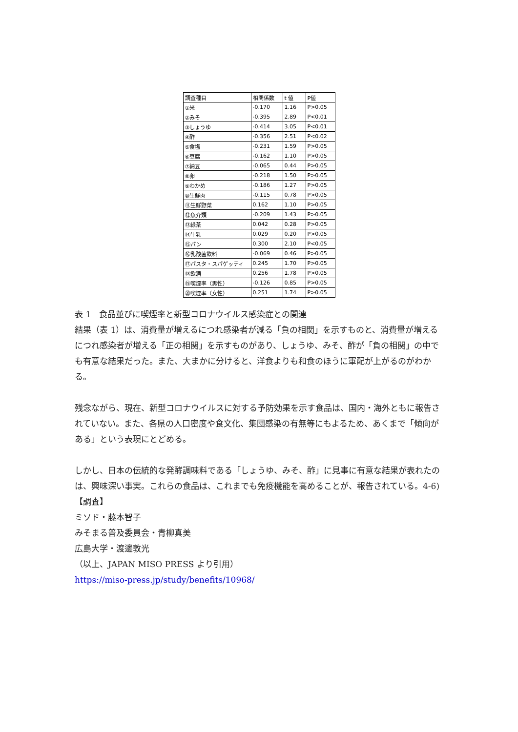| 調査種目 | 相関係数 | t 値 | P値 |
| --- | --- | --- | --- |
| ①米 | -0.170 | 1.16 | P>0.05 |
| ②みそ | -0.395 | 2.89 | P<0.01 |
| ③しょうゆ | -0.414 | 3.05 | P<0.01 |
| ④酢 | -0.356 | 2.51 | P<0.02 |
| ⑤食塩 | -0.231 | 1.59 | P>0.05 |
| ⑥豆腐 | -0.162 | 1.10 | P>0.05 |
| ⑦納豆 | -0.065 | 0.44 | P>0.05 |
| ⑧卵 | -0.218 | 1.50 | P>0.05 |
| ⑨わかめ | -0.186 | 1.27 | P>0.05 |
| ⑩生鮮肉 | -0.115 | 0.78 | P>0.05 |
| ⑪生鮮野菜 | 0.162 | 1.10 | P>0.05 |
| ⑫魚介類 | -0.209 | 1.43 | P>0.05 |
| ⑬緑茶 | 0.042 | 0.28 | P>0.05 |
| ⑭牛乳 | 0.029 | 0.20 | P>0.05 |
| ⑮パン | 0.300 | 2.10 | P<0.05 |
| ⑯乳酸菌飲料 | -0.069 | 0.46 | P>0.05 |
| ⑰パスタ・スパゲッティ | 0.245 | 1.70 | P>0.05 |
| ⑱飲酒 | 0.256 | 1.78 | P>0.05 |
| ⑲喫煙率（男性） | -0.126 | 0.85 | P>0.05 |
| ⑳喫煙率（女性） | 0.251 | 1.74 | P>0.05 |
表 1　食品並びに喫煙率と新型コロナウイルス感染症との関連
結果（表 1）は、消費量が増えるにつれ感染者が減る「負の相関」を示すものと、消費量が増えるにつれ感染者が増える「正の相関」を示すものがあり、しょうゆ、みそ、酢が「負の相関」の中でも有意な結果だった。また、大まかに分けると、洋食よりも和食のほうに軍配が上がるのがわかる。
残念ながら、現在、新型コロナウイルスに対する予防効果を示す食品は、国内・海外ともに報告されていない。また、各県の人口密度や食文化、集団感染の有無等にもよるため、あくまで「傾向がある」という表現にとどめる。
しかし、日本の伝統的な発酵調味料である「しょうゆ、みそ、酢」に見事に有意な結果が表れたのは、興味深い事実。これらの食品は、これまでも免疫機能を高めることが、報告されている。4-6)
【調査】
ミソド・藤本智子
みそまる普及委員会・青柳真美
広島大学・渡邊敦光
（以上、JAPAN MISO PRESS より引用）
https://miso-press.jp/study/benefits/10968/